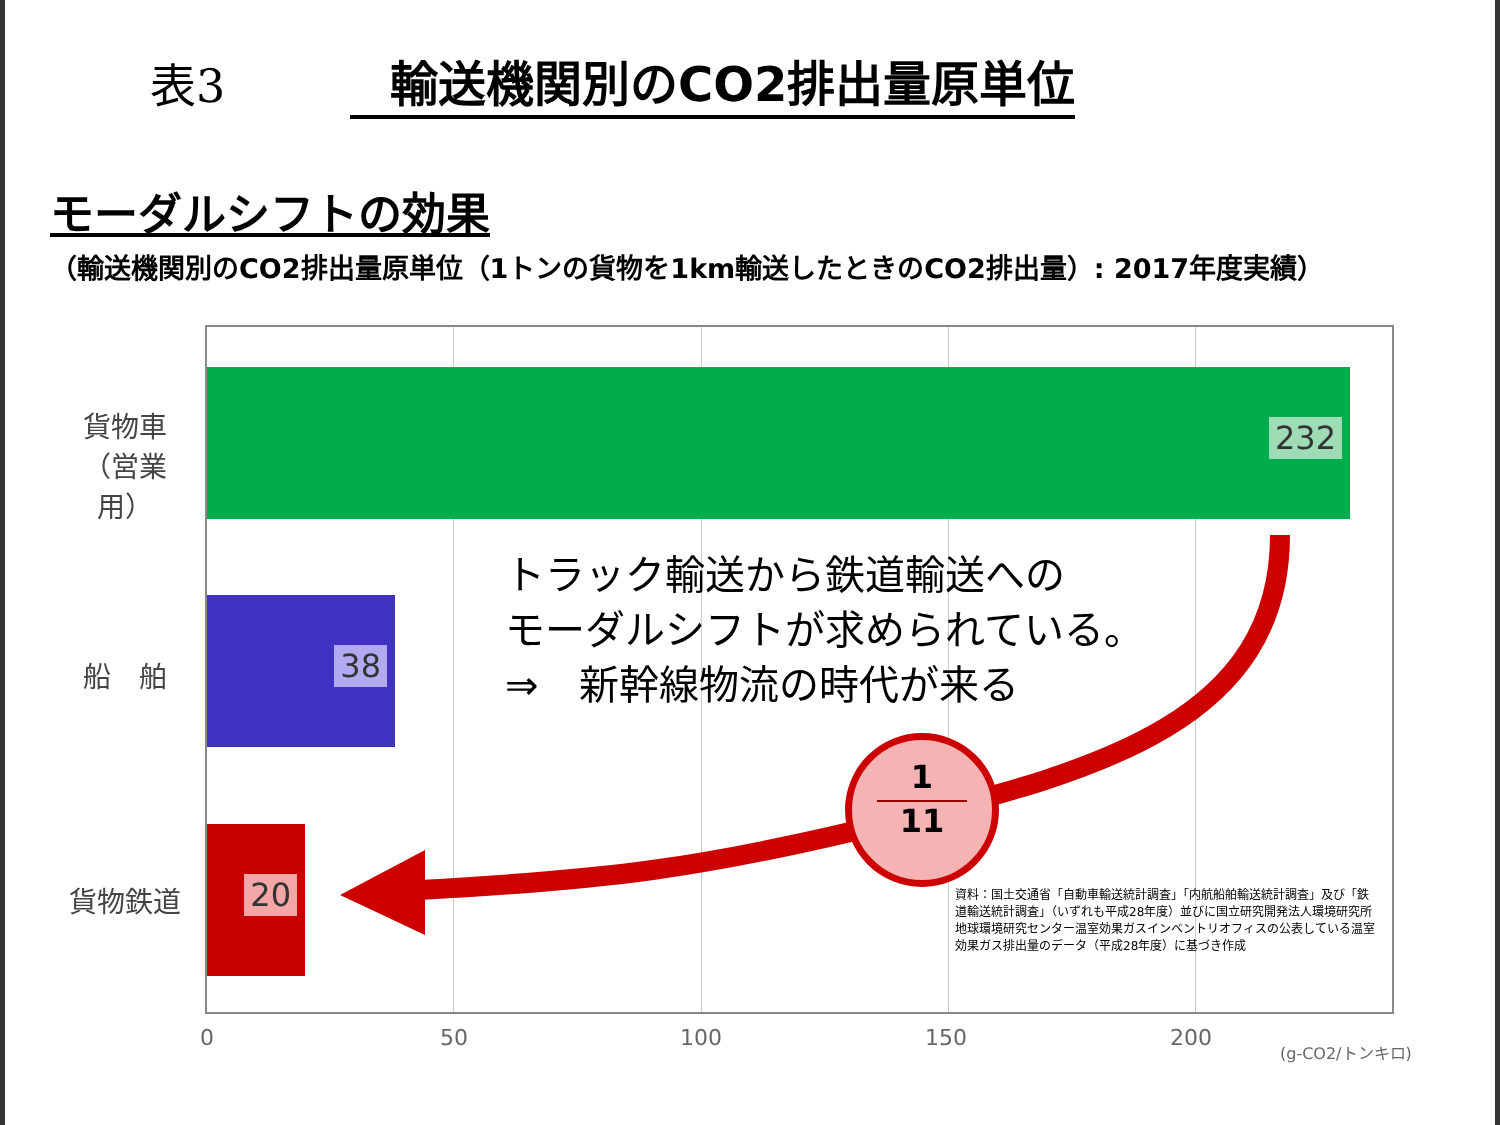表3 輸送機関別のCO2排出量原単位
モーダルシフトの効果
（輸送機関別のCO2排出量原単位（1トンの貨物を1km輸送したときのCO2排出量）: 2017年度実績）
貨物車
（営業用）
船　舶
貨物鉄道
232
38
20
1
11
トラック輸送から鉄道輸送への
モーダルシフトが求められている。
⇒　新幹線物流の時代が来る
資料：国土交通省「自動車輸送統計調査」「内航船舶輸送統計調査」及び「鉄道輸送統計調査」（いずれも平成28年度）並びに国立研究開発法人環境研究所地球環境研究センター温室効果ガスインベントリオフィスの公表している温室効果ガス排出量のデータ（平成28年度）に基づき作成
0 50 100 150 200 (g-CO2/トンキロ)